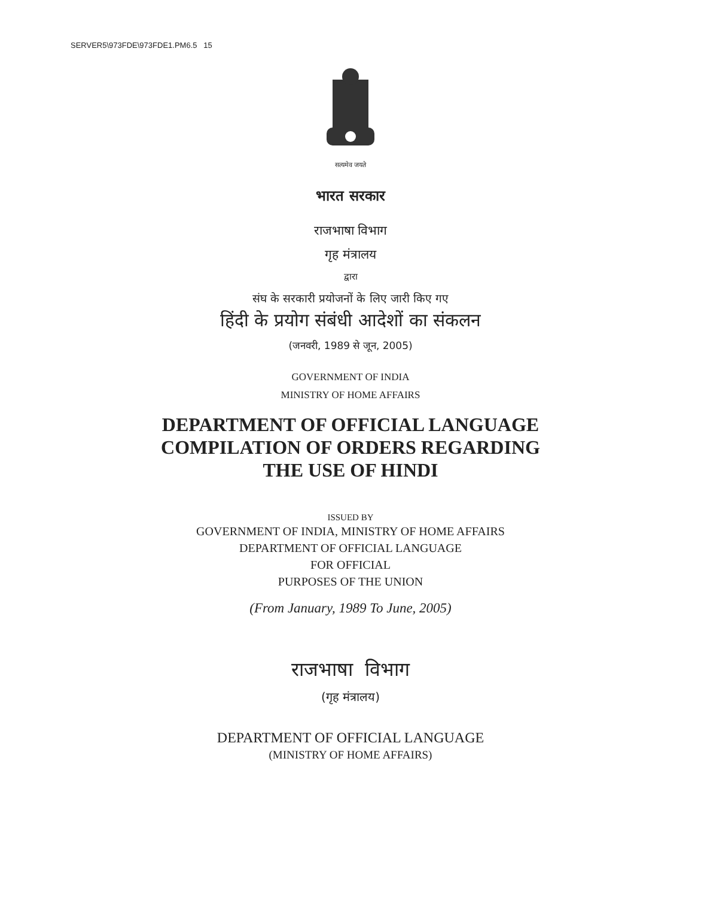SERVER5\973FDE\973FDE1.PM6.5 15
सत्यमेव जयते
भारत सरकार
राजभाषा विभाग
गृह मंत्रालय
द्वारा
संघ के सरकारी प्रयोजनों के लिए जारी किए गए
हिंदी के प्रयोग संबंधी आदेशों का संकलन
(जनवरी, 1989 से जून, 2005)
GOVERNMENT OF INDIA
MINISTRY OF HOME AFFAIRS
DEPARTMENT OF OFFICIAL LANGUAGE
COMPILATION OF ORDERS REGARDING
THE USE OF HINDI
ISSUED BY
GOVERNMENT OF INDIA, MINISTRY OF HOME AFFAIRS
DEPARTMENT OF OFFICIAL LANGUAGE
FOR OFFICIAL
PURPOSES OF THE UNION
(From January, 1989 To June, 2005)
राजभाषा विभाग
(गृह मंत्रालय)
DEPARTMENT OF OFFICIAL LANGUAGE
(MINISTRY OF HOME AFFAIRS)